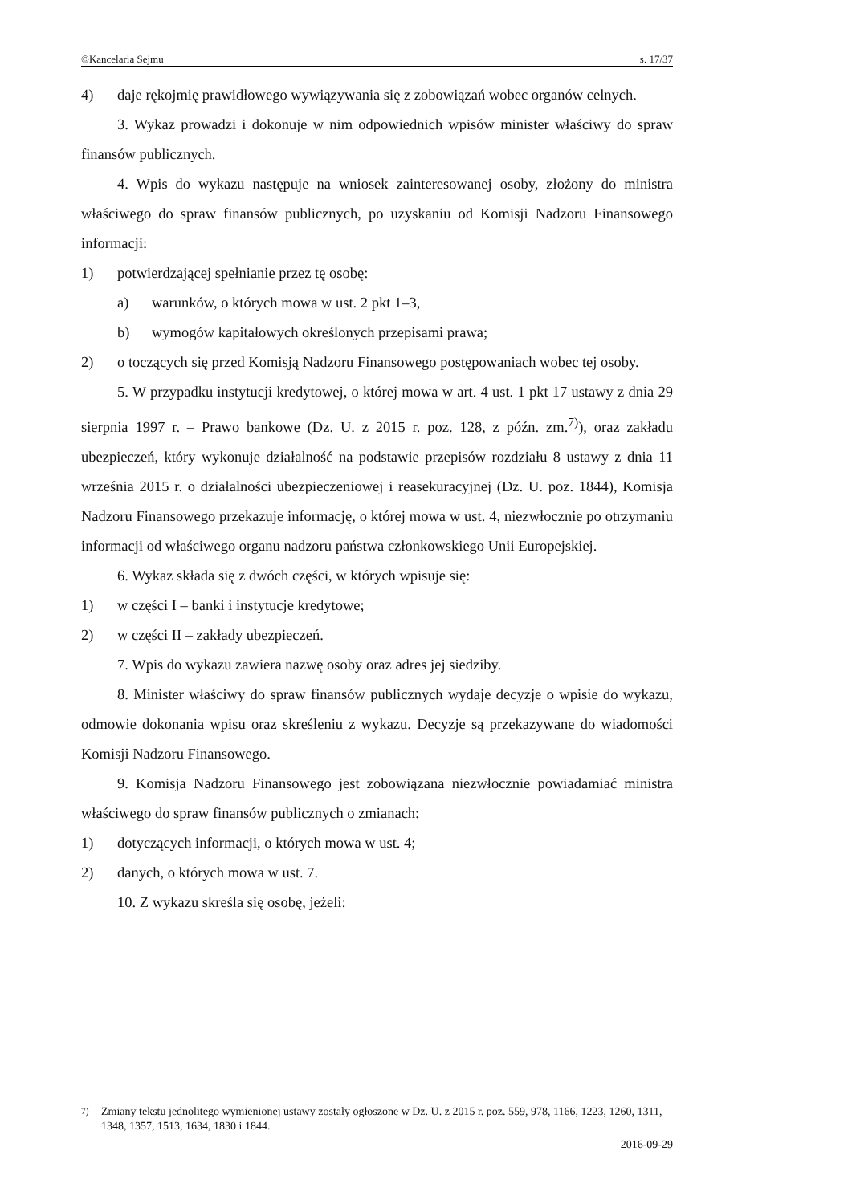©Kancelaria Sejmu s. 17/37
4) daje rękojmię prawidłowego wywiązywania się z zobowiązań wobec organów celnych.
3. Wykaz prowadzi i dokonuje w nim odpowiednich wpisów minister właściwy do spraw finansów publicznych.
4. Wpis do wykazu następuje na wniosek zainteresowanej osoby, złożony do ministra właściwego do spraw finansów publicznych, po uzyskaniu od Komisji Nadzoru Finansowego informacji:
1) potwierdzającej spełnianie przez tę osobę:
a) warunków, o których mowa w ust. 2 pkt 1–3,
b) wymogów kapitałowych określonych przepisami prawa;
2) o toczących się przed Komisją Nadzoru Finansowego postępowaniach wobec tej osoby.
5. W przypadku instytucji kredytowej, o której mowa w art. 4 ust. 1 pkt 17 ustawy z dnia 29 sierpnia 1997 r. – Prawo bankowe (Dz. U. z 2015 r. poz. 128, z późn. zm.<sup>7)</sup>), oraz zakładu ubezpieczeń, który wykonuje działalność na podstawie przepisów rozdziału 8 ustawy z dnia 11 września 2015 r. o działalności ubezpieczeniowej i reasekuracyjnej (Dz. U. poz. 1844), Komisja Nadzoru Finansowego przekazuje informację, o której mowa w ust. 4, niezwłocznie po otrzymaniu informacji od właściwego organu nadzoru państwa członkowskiego Unii Europejskiej.
6. Wykaz składa się z dwóch części, w których wpisuje się:
1) w części I – banki i instytucje kredytowe;
2) w części II – zakłady ubezpieczeń.
7. Wpis do wykazu zawiera nazwę osoby oraz adres jej siedziby.
8. Minister właściwy do spraw finansów publicznych wydaje decyzje o wpisie do wykazu, odmowie dokonania wpisu oraz skreśleniu z wykazu. Decyzje są przekazywane do wiadomości Komisji Nadzoru Finansowego.
9. Komisja Nadzoru Finansowego jest zobowiązana niezwłocznie powiadamiać ministra właściwego do spraw finansów publicznych o zmianach:
1) dotyczących informacji, o których mowa w ust. 4;
2) danych, o których mowa w ust. 7.
10. Z wykazu skreśla się osobę, jeżeli:
<sup>7)</sup> Zmiany tekstu jednolitego wymienionej ustawy zostały ogłoszone w Dz. U. z 2015 r. poz. 559, 978, 1166, 1223, 1260, 1311, 1348, 1357, 1513, 1634, 1830 i 1844.
2016-09-29